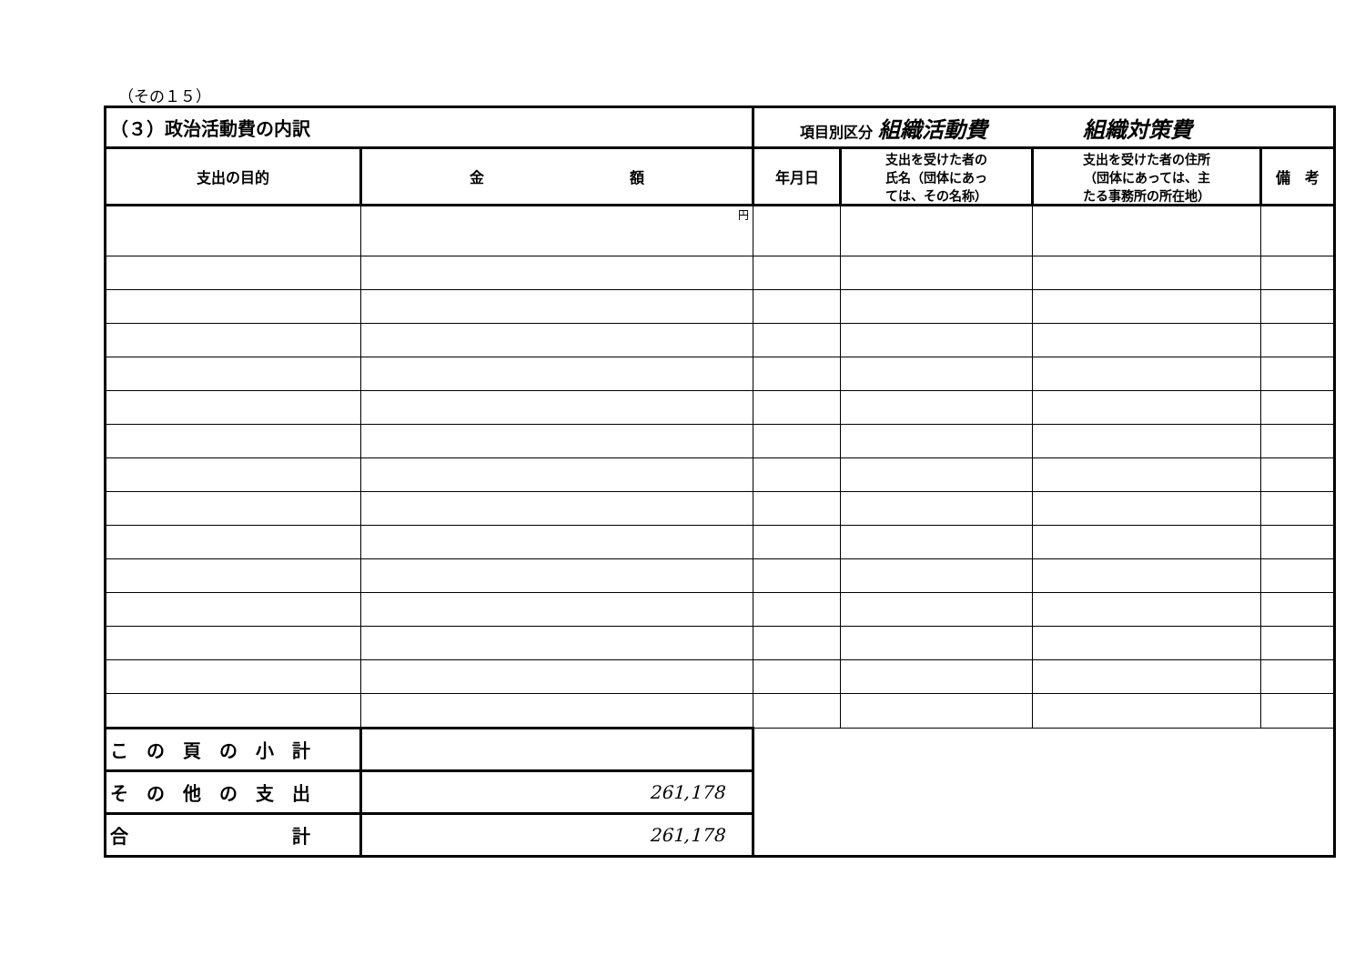（その１５）
| （３）政治活動費の内訳 | | 項目別区分 組織活動費 組織対策費 | | | |
| --- | --- | --- | --- | --- | --- |
| 支出の目的 | 金 額 | 年月日 | 支出を受けた者の 氏名（団体にあっ ては、その名称） | 支出を受けた者の住所 （団体にあっては、主 たる事務所の所在地） | 備 考 |
| | 円 | | | | |
| こ の 頁 の 小 計 | | | | | |
| そ の 他 の 支 出 | 261,178 | | | | |
| 合 計 | 261,178 | | | | |